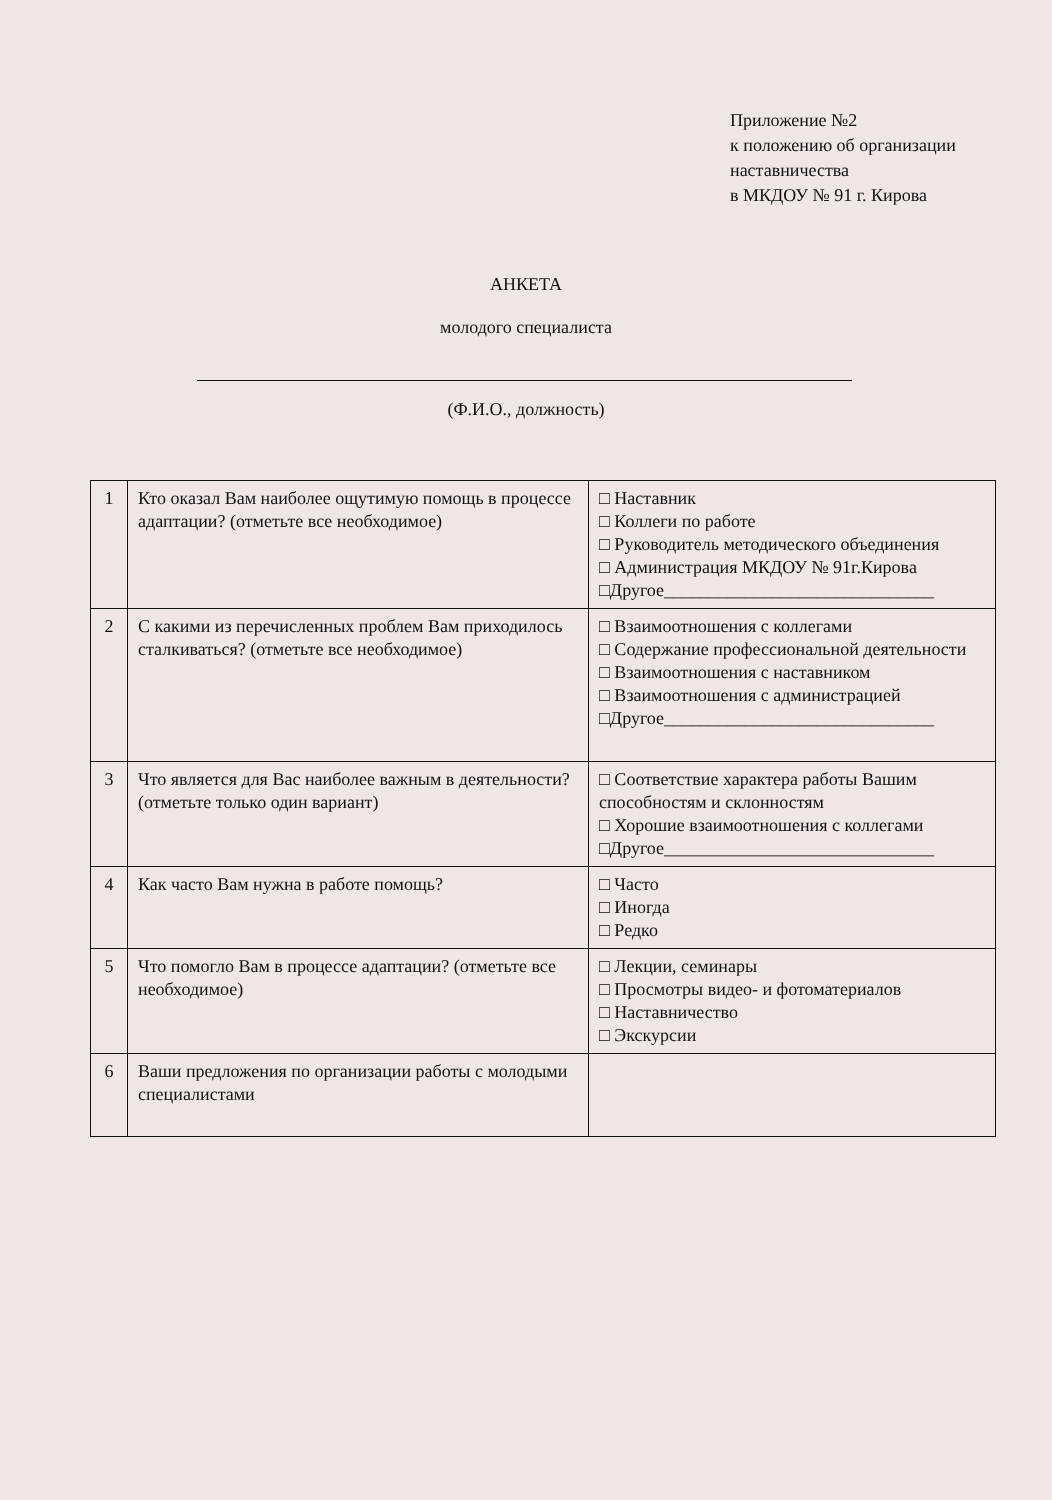Приложение №2
к положению об организации
наставничества
в МКДОУ № 91 г. Кирова
АНКЕТА
молодого специалиста
(Ф.И.О., должность)
| 1 | Кто оказал Вам наиболее ощутимую помощь в процессе адаптации? (отметьте все необходимое) | □ Наставник □ Коллеги по работе □ Руководитель методического объединения □ Администрация МКДОУ № 91г.Кирова □Другое______________________________ |
| 2 | С какими из перечисленных проблем Вам приходилось сталкиваться? (отметьте все необходимое) | □ Взаимоотношения с коллегами □ Содержание профессиональной деятельности □ Взаимоотношения с наставником □ Взаимоотношения с администрацией □Другое______________________________ |
| 3 | Что является для Вас наиболее важным в деятельности? (отметьте только один вариант) | □ Соответствие характера работы Вашим способностям и склонностям □ Хорошие взаимоотношения с коллегами □Другое______________________________ |
| 4 | Как часто Вам нужна в работе помощь? | □ Часто □ Иногда □ Редко |
| 5 | Что помогло Вам в процессе адаптации? (отметьте все необходимое) | □ Лекции, семинары □ Просмотры видео- и фотоматериалов □ Наставничество □ Экскурсии |
| 6 | Ваши предложения по организации работы с молодыми специалистами | |